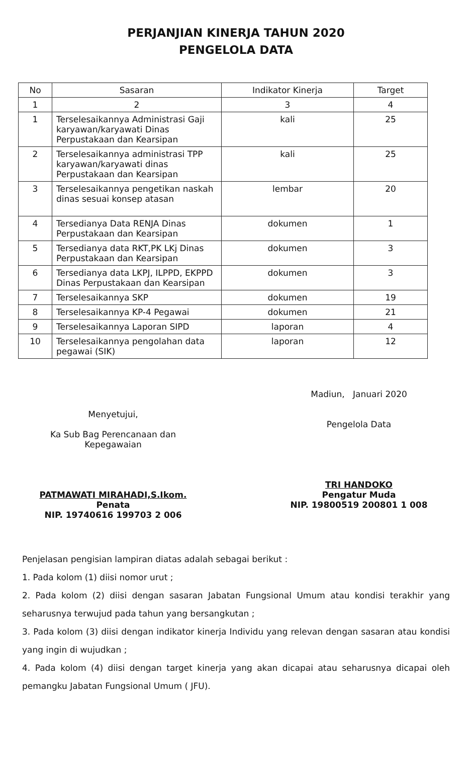PERJANJIAN KINERJA TAHUN 2020
PENGELOLA DATA
| No | Sasaran | Indikator Kinerja | Target |
| --- | --- | --- | --- |
| 1 | 2 | 3 | 4 |
| 1 | Terselesaikannya Administrasi Gaji karyawan/karyawati Dinas Perpustakaan dan Kearsipan | kali | 25 |
| 2 | Terselesaikannya administrasi TPP karyawan/karyawati dinas Perpustakaan dan Kearsipan | kali | 25 |
| 3 | Terselesaikannya pengetikan naskah dinas sesuai konsep atasan | lembar | 20 |
| 4 | Tersedianya Data RENJA Dinas Perpustakaan dan Kearsipan | dokumen | 1 |
| 5 | Tersedianya data RKT,PK LKj Dinas Perpustakaan dan Kearsipan | dokumen | 3 |
| 6 | Tersedianya data LKPJ, ILPPD, EKPPD Dinas Perpustakaan dan Kearsipan | dokumen | 3 |
| 7 | Terselesaikannya SKP | dokumen | 19 |
| 8 | Terselesaikannya KP-4 Pegawai | dokumen | 21 |
| 9 | Terselesaikannya Laporan SIPD | laporan | 4 |
| 10 | Terselesaikannya pengolahan data pegawai (SIK) | laporan | 12 |
Menyetujui,
Ka Sub Bag Perencanaan dan
Kepegawaian
PATMAWATI MIRAHADI,S.Ikom.
Penata
NIP. 19740616 199703 2 006
Madiun, Januari 2020
Pengelola Data
TRI HANDOKO
Pengatur Muda
NIP. 19800519 200801 1 008
Penjelasan pengisian lampiran diatas adalah sebagai berikut :
1. Pada kolom (1) diisi nomor urut ;
2. Pada kolom (2) diisi dengan sasaran Jabatan Fungsional Umum atau kondisi terakhir yang seharusnya terwujud pada tahun yang bersangkutan ;
3. Pada kolom (3) diisi dengan indikator kinerja Individu yang relevan dengan sasaran atau kondisi yang ingin di wujudkan ;
4. Pada kolom (4) diisi dengan target kinerja yang akan dicapai atau seharusnya dicapai oleh pemangku Jabatan Fungsional Umum ( JFU).